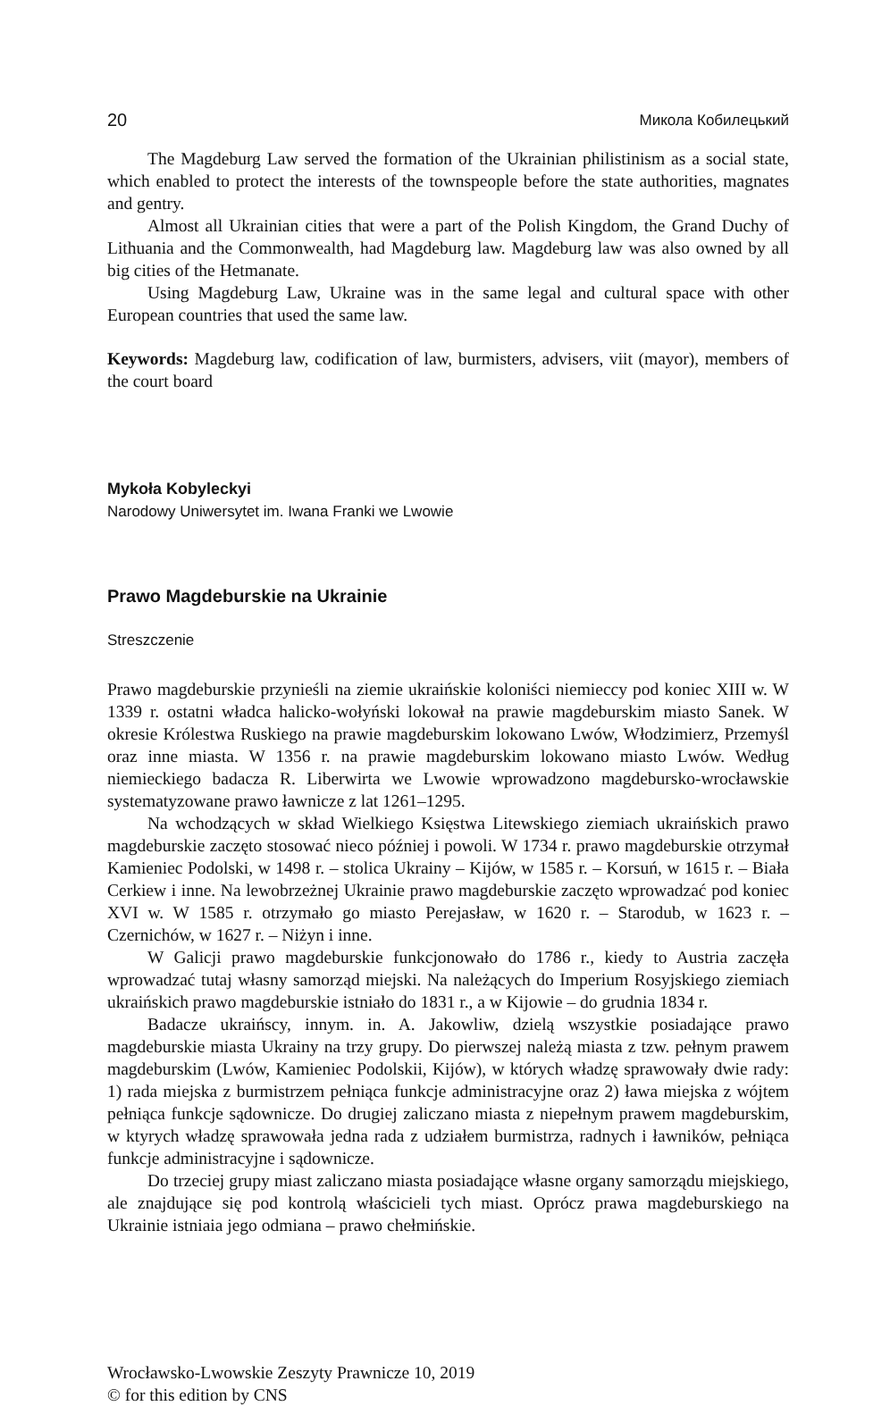20 Микола Кобилецький
The Magdeburg Law served the formation of the Ukrainian philistinism as a social state, which enabled to protect the interests of the townspeople before the state authorities, magnates and gentry.
Almost all Ukrainian cities that were a part of the Polish Kingdom, the Grand Duchy of Lithuania and the Commonwealth, had Magdeburg law. Magdeburg law was also owned by all big cities of the Hetmanate.
Using Magdeburg Law, Ukraine was in the same legal and cultural space with other European countries that used the same law.
Keywords: Magdeburg law, codification of law, burmisters, advisers, viit (mayor), members of the court board
Mykoła Kobyleckyi
Narodowy Uniwersytet im. Iwana Franki we Lwowie
Prawo Magdeburskie na Ukrainie
Streszczenie
Prawo magdeburskie przynieśli na ziemie ukraińskie koloniści niemieccy pod koniec XIII w. W 1339 r. ostatni władca halicko-wołyński lokował na prawie magdeburskim miasto Sanek. W okresie Królestwa Ruskiego na prawie magdeburskim lokowano Lwów, Włodzimierz, Przemyśl oraz inne miasta. W 1356 r. na prawie magdeburskim lokowano miasto Lwów. Według niemieckiego badacza R. Liberwirta we Lwowie wprowadzono magdebursko-wrocławskie systematyzowane prawo ławnicze z lat 1261–1295.
Na wchodzących w skład Wielkiego Księstwa Litewskiego ziemiach ukraińskich prawo magdeburskie zaczęto stosować nieco później i powoli. W 1734 r. prawo magdeburskie otrzymał Kamieniec Podolski, w 1498 r. – stolica Ukrainy – Kijów, w 1585 r. – Korsuń, w 1615 r. – Biała Cerkiew i inne. Na lewobrzeżnej Ukrainie prawo magdeburskie zaczęto wprowadzać pod koniec XVI w. W 1585 r. otrzymało go miasto Perejasław, w 1620 r. – Starodub, w 1623 r. – Czernichów, w 1627 r. – Niżyn i inne.
W Galicji prawo magdeburskie funkcjonowało do 1786 r., kiedy to Austria zaczęła wprowadzać tutaj własny samorząd miejski. Na należących do Imperium Rosyjskiego ziemiach ukraińskich prawo magdeburskie istniało do 1831 r., a w Kijowie – do grudnia 1834 r.
Badacze ukraińscy, innym. in. A. Jakowliw, dzielą wszystkie posiadające prawo magdeburskie miasta Ukrainy na trzy grupy. Do pierwszej należą miasta z tzw. pełnym prawem magdeburskim (Lwów, Kamieniec Podolskii, Kijów), w których władzę sprawowały dwie rady: 1) rada miejska z burmistrzem pełniąca funkcje administracyjne oraz 2) ława miejska z wójtem pełniąca funkcje sądownicze. Do drugiej zaliczano miasta z niepełnym prawem magdeburskim, w ktyrych władzę sprawowała jedna rada z udziałem burmistrza, radnych i ławników, pełniąca funkcje administracyjne i sądownicze.
Do trzeciej grupy miast zaliczano miasta posiadające własne organy samorządu miejskiego, ale znajdujące się pod kontrolą właścicieli tych miast. Oprócz prawa magdeburskiego na Ukrainie istniaia jego odmiana – prawo chełmińskie.
Wrocławsko-Lwowskie Zeszyty Prawnicze 10, 2019
© for this edition by CNS